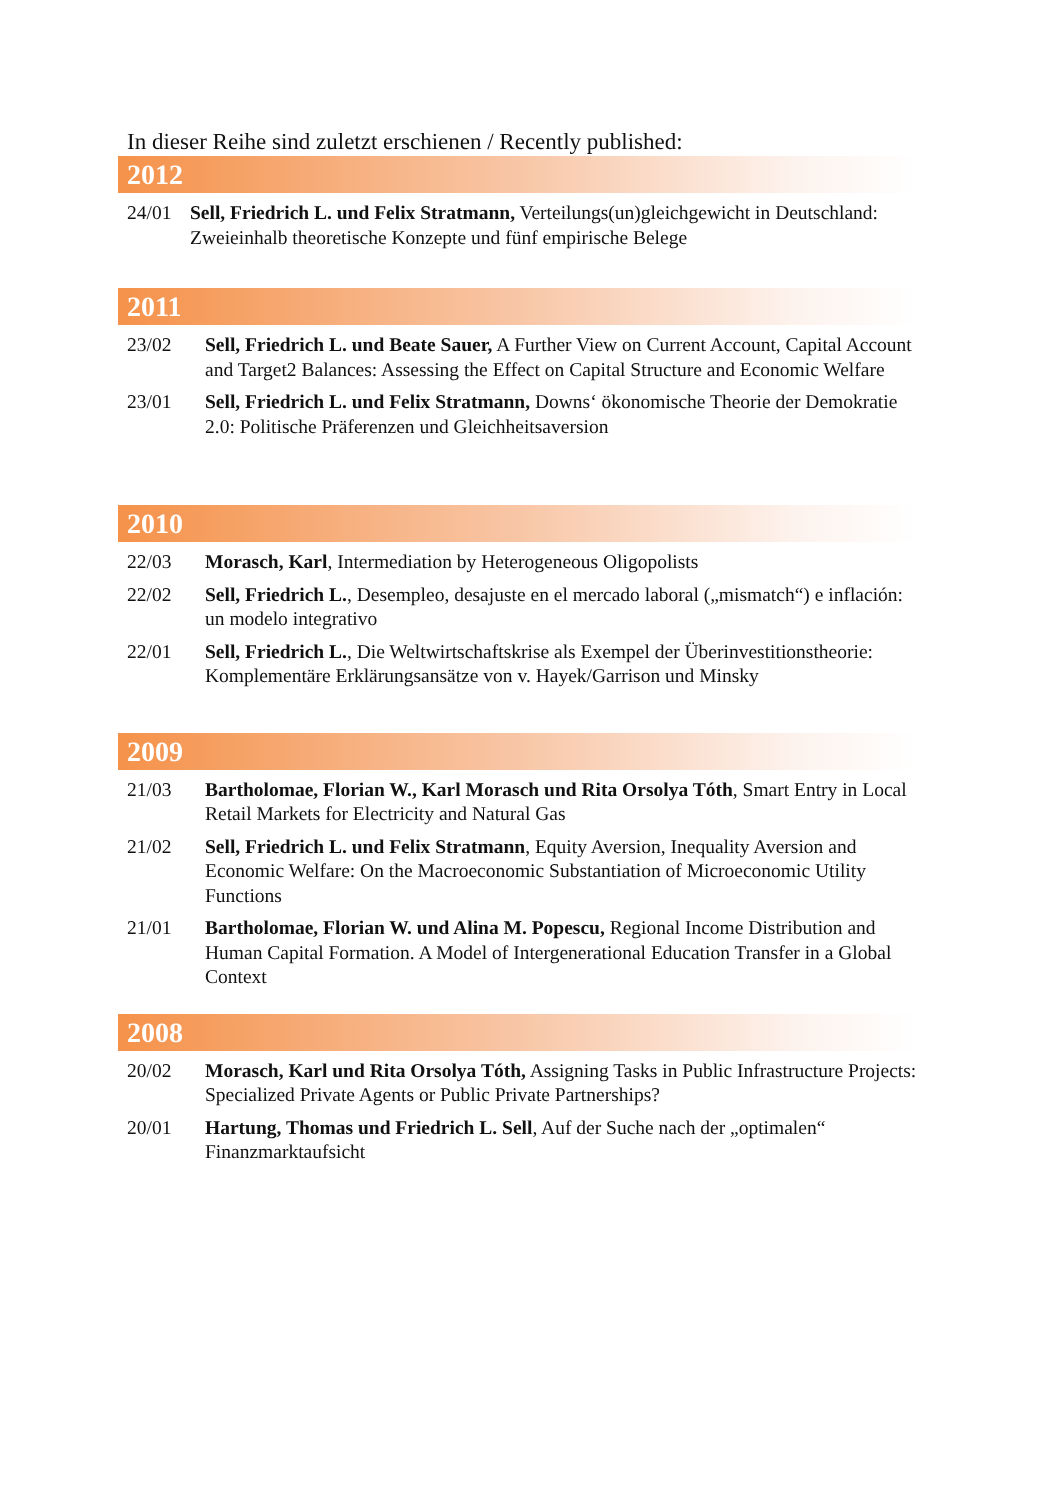In dieser Reihe sind zuletzt erschienen / Recently published:
2012
24/01 Sell, Friedrich L. und Felix Stratmann, Verteilungs(un)gleichgewicht in Deutschland: Zweieinhalb theoretische Konzepte und fünf empirische Belege
2011
23/02 Sell, Friedrich L. und Beate Sauer, A Further View on Current Account, Capital Account and Target2 Balances: Assessing the Effect on Capital Structure and Economic Welfare
23/01 Sell, Friedrich L. und Felix Stratmann, Downs‘ ökonomische Theorie der Demokratie 2.0: Politische Präferenzen und Gleichheitsaversion
2010
22/03 Morasch, Karl, Intermediation by Heterogeneous Oligopolists
22/02 Sell, Friedrich L., Desempleo, desajuste en el mercado laboral („mismatch“) e inflación: un modelo integrativo
22/01 Sell, Friedrich L., Die Weltwirtschaftskrise als Exempel der Überinvestitionstheorie: Komplementäre Erklärungsansätze von v. Hayek/Garrison und Minsky
2009
21/03 Bartholomae, Florian W., Karl Morasch und Rita Orsolya Tóth, Smart Entry in Local Retail Markets for Electricity and Natural Gas
21/02 Sell, Friedrich L. und Felix Stratmann, Equity Aversion, Inequality Aversion and Economic Welfare: On the Macroeconomic Substantiation of Microeconomic Utility Functions
21/01 Bartholomae, Florian W. und Alina M. Popescu, Regional Income Distribution and Human Capital Formation. A Model of Intergenerational Education Transfer in a Global Context
2008
20/02 Morasch, Karl und Rita Orsolya Tóth, Assigning Tasks in Public Infrastructure Projects: Specialized Private Agents or Public Private Partnerships?
20/01 Hartung, Thomas und Friedrich L. Sell, Auf der Suche nach der „optimalen“ Finanzmarktaufsicht